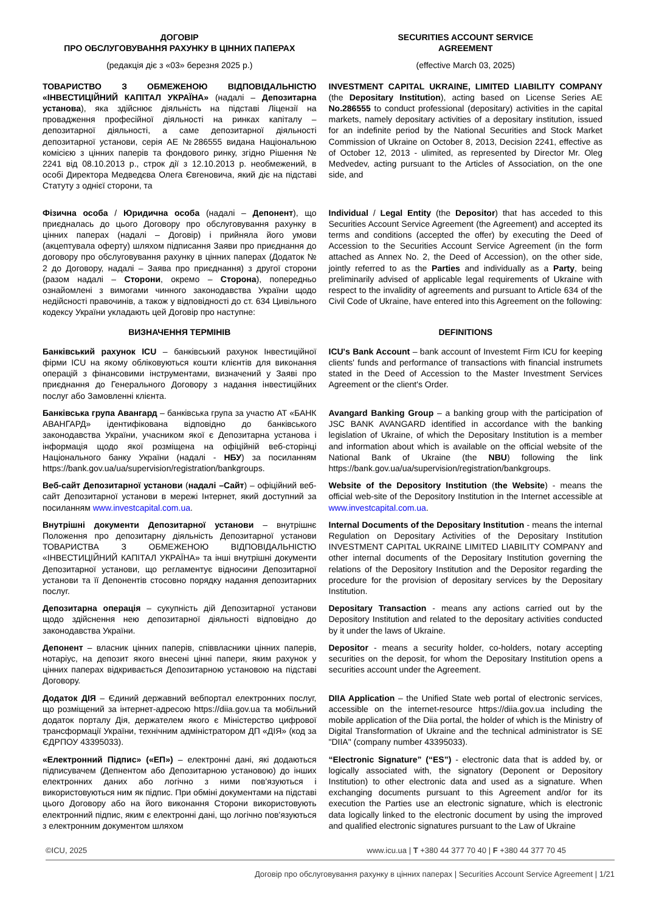ДОГОВІР
ПРО ОБСЛУГОВУВАННЯ РАХУНКУ В ЦІННИХ ПАПЕРАХ
SECURITIES ACCOUNT SERVICE
AGREEMENT
(редакція діє з «03» березня 2025 р.)
(effective March 03, 2025)
ТОВАРИСТВО З ОБМЕЖЕНОЮ ВІДПОВІДАЛЬНІСТЮ «ІНВЕСТИЦІЙНИЙ КАПІТАЛ УКРАЇНА» (надалі – Депозитарна установа), яка здійснює діяльність на підставі Ліцензії на провадження професійної діяльності на ринках капіталу – депозитарної діяльності, а саме депозитарної діяльності депозитарної установи, серія АЕ №286555 видана Національною комісією з цінних паперів та фондового ринку, згідно Рішення № 2241 від 08.10.2013 р., строк дії з 12.10.2013 р. необмежений, в особі Директора Медведєва Олега Євгеновича, який діє на підставі Статуту з однієї сторони, та
INVESTMENT CAPITAL UKRAINE, LIMITED LIABILITY COMPANY (the Depositary Institution), acting based on License Series AE No.286555 to conduct professional (depositary) activities in the capital markets, namely depositary activities of a depositary institution, issued for an indefinite period by the National Securities and Stock Market Commission of Ukraine on October 8, 2013, Decision 2241, effective as of October 12, 2013 - ulimited, as represented by Director Mr. Oleg Medvedev, acting pursuant to the Articles of Association, on the one side, and
Фізична особа / Юридична особа (надалі – Депонент), що приєдналась до цього Договору про обслуговування рахунку в цінних паперах (надалі – Договір) і прийняла його умови (акцептувала оферту) шляхом підписання Заяви про приєднання до договору про обслуговування рахунку в цінних паперах (Додаток № 2 до Договору, надалі – Заява про приєднання) з другої сторони (разом надалі – Сторони, окремо – Сторона), попередньо ознайомлені з вимогами чинного законодавства України щодо недійсності правочинів, а також у відповідності до ст. 634 Цивільного кодексу України укладають цей Договір про наступне:
Individual / Legal Entity (the Depositor) that has acceded to this Securities Account Service Agreement (the Agreement) and accepted its terms and conditions (accepted the offer) by executing the Deed of Accession to the Securities Account Service Agreement (in the form attached as Annex No. 2, the Deed of Accession), on the other side, jointly referred to as the Parties and individually as a Party, being preliminarily advised of applicable legal requirements of Ukraine with respect to the invalidity of agreements and pursuant to Article 634 of the Civil Code of Ukraine, have entered into this Agreement on the following:
ВИЗНАЧЕННЯ ТЕРМІНІВ DEFINITIONS
Банківський рахунок ICU – банківський рахунок Інвестиційної фірми ICU на якому обліковуються кошти клієнтів для виконання операцій з фінансовими інструментами, визначений у Заяві про приєднання до Генерального Договору з надання інвестиційних послуг або Замовленні клієнта.
ICU's Bank Account – bank account of Investemt Firm ICU for keeping clients' funds and performance of transactions with financial instrumets stated in the Deed of Accession to the Master Investment Services Agreement or the client's Order.
Банківська група Авангард – банківська група за участю АТ «БАНК АВАНГАРД» ідентифікована відповідно до банківського законодавства України, учасником якої є Депозитарна установа і інформація щодо якої розміщена на офіційній веб-сторінці Національного банку України (надалі - НБУ) за посиланням https://bank.gov.ua/ua/supervision/registration/bankgroups.
Avangard Banking Group – a banking group with the participation of JSC BANK AVANGARD identified in accordance with the banking legislation of Ukraine, of which the Depositary Institution is a member and information about which is available on the official website of the National Bank of Ukraine (the NBU) following the link https://bank.gov.ua/ua/supervision/registration/bankgroups.
Веб-сайт Депозитарної установи (надалі –Сайт) – офіційний веб-сайт Депозитарної установи в мережі Інтернет, який доступний за посиланням www.investcapital.com.ua.
Website of the Depository Institution (the Website) - means the official web-site of the Depository Institution in the Internet accessible at www.investcapital.com.ua.
Внутрішні документи Депозитарної установи – внутрішнє Положення про депозитарну діяльність Депозитарної установи ТОВАРИСТВА З ОБМЕЖЕНОЮ ВІДПОВІДАЛЬНІСТЮ «ІНВЕСТИЦІЙНИЙ КАПІТАЛ УКРАЇНА» та інші внутрішні документи Депозитарної установи, що регламентує відносини Депозитарної установи та її Депонентів стосовно порядку надання депозитарних послуг.
Internal Documents of the Depositary Institution - means the internal Regulation on Depositary Activities of the Depositary Institution INVESTMENT CAPITAL UKRAINE LIMITED LIABILITY COMPANY and other internal documents of the Depositary Institution governing the relations of the Depository Institution and the Depositor regarding the procedure for the provision of depositary services by the Depositary Institution.
Депозитарна операція – сукупність дій Депозитарної установи щодо здійснення нею депозитарної діяльності відповідно до законодавства України.
Depositary Transaction - means any actions carried out by the Depository Institution and related to the depositary activities conducted by it under the laws of Ukraine.
Депонент – власник цінних паперів, співвласники цінних паперів, нотаріус, на депозит якого внесені цінні папери, яким рахунок у цінних паперах відкривається Депозитарною установою на підставі Договору.
Depositor - means a security holder, co-holders, notary accepting securities on the deposit, for whom the Depositary Institution opens a securities account under the Agreement.
Додаток ДІЯ – Єдиний державний вебпортал електронних послуг, що розміщений за інтернет-адресою https://diia.gov.ua та мобільний додаток порталу Дія, держателем якого є Міністерство цифрової трансформації України, технічним адміністратором ДП «ДІЯ» (код за ЄДРПОУ 43395033).
DIIA Application – the Unified State web portal of electronic services, accessible on the internet-resource https://diia.gov.ua including the mobile application of the Diia portal, the holder of which is the Ministry of Digital Transformation of Ukraine and the technical administrator is SE "DIIA" (company number 43395033).
«Електронний Підпис» («ЕП») – електронні дані, які додаються підписувачем (Депнентом або Депозитарною установою) до інших електронних даних або логічно з ними пов'язуються і використовуються ним як підпис. При обміні документами на підставі цього Договору або на його виконання Сторони використовують електронний підпис, яким є електронні дані, що логічно пов'язуються з електронним документом шляхом
“Electronic Signature” (“ES”) - electronic data that is added by, or logically associated with, the signatory (Deponent or Depository Institution) to other electronic data and used as a signature. When exchanging documents pursuant to this Agreement and/or for its execution the Parties use an electronic signature, which is electronic data logically linked to the electronic document by using the improved and qualified electronic signatures pursuant to the Law of Ukraine
©ICU, 2025 www.icu.ua | T +380 44 377 70 40 | F +380 44 377 70 45
Договір про обслуговування рахунку в цінних паперах | Securities Account Service Agreement | 1/21